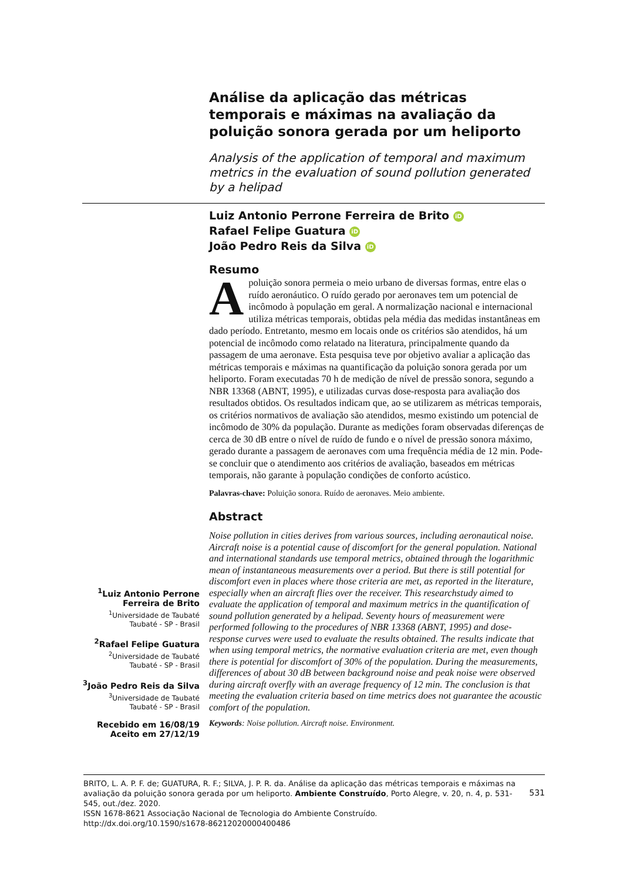Análise da aplicação das métricas temporais e máximas na avaliação da poluição sonora gerada por um heliporto
Analysis of the application of temporal and maximum metrics in the evaluation of sound pollution generated by a helipad
Luiz Antonio Perrone Ferreira de Brito iD
Rafael Felipe Guatura iD
João Pedro Reis da Silva iD
Resumo
A poluição sonora permeia o meio urbano de diversas formas, entre elas o ruído aeronáutico. O ruído gerado por aeronaves tem um potencial de incômodo à população em geral. A normalização nacional e internacional utiliza métricas temporais, obtidas pela média das medidas instantâneas em dado período. Entretanto, mesmo em locais onde os critérios são atendidos, há um potencial de incômodo como relatado na literatura, principalmente quando da passagem de uma aeronave. Esta pesquisa teve por objetivo avaliar a aplicação das métricas temporais e máximas na quantificação da poluição sonora gerada por um heliporto. Foram executadas 70 h de medição de nível de pressão sonora, segundo a NBR 13368 (ABNT, 1995), e utilizadas curvas dose-resposta para avaliação dos resultados obtidos. Os resultados indicam que, ao se utilizarem as métricas temporais, os critérios normativos de avaliação são atendidos, mesmo existindo um potencial de incômodo de 30% da população. Durante as medições foram observadas diferenças de cerca de 30 dB entre o nível de ruído de fundo e o nível de pressão sonora máximo, gerado durante a passagem de aeronaves com uma frequência média de 12 min. Pode-se concluir que o atendimento aos critérios de avaliação, baseados em métricas temporais, não garante à população condições de conforto acústico.
Palavras-chave: Poluição sonora. Ruído de aeronaves. Meio ambiente.
Abstract
Noise pollution in cities derives from various sources, including aeronautical noise. Aircraft noise is a potential cause of discomfort for the general population. National and international standards use temporal metrics, obtained through the logarithmic mean of instantaneous measurements over a period. But there is still potential for discomfort even in places where those criteria are met, as reported in the literature, especially when an aircraft flies over the receiver. This researchstudy aimed to evaluate the application of temporal and maximum metrics in the quantification of sound pollution generated by a helipad. Seventy hours of measurement were performed following to the procedures of NBR 13368 (ABNT, 1995) and dose-response curves were used to evaluate the results obtained. The results indicate that when using temporal metrics, the normative evaluation criteria are met, even though there is potential for discomfort of 30% of the population. During the measurements, differences of about 30 dB between background noise and peak noise were observed during aircraft overfly with an average frequency of 12 min. The conclusion is that meeting the evaluation criteria based on time metrics does not guarantee the acoustic comfort of the population.
Keywords: Noise pollution. Aircraft noise. Environment.
<sup>1</sup> Luiz Antonio Perrone Ferreira de Brito
<sup>1</sup> Universidade de Taubaté
Taubaté - SP - Brasil
<sup>2</sup> Rafael Felipe Guatura
<sup>2</sup> Universidade de Taubaté
Taubaté - SP - Brasil
<sup>3</sup> João Pedro Reis da Silva
<sup>3</sup> Universidade de Taubaté
Taubaté - SP - Brasil
Recebido em 16/08/19
Aceito em 27/12/19
531
BRITO, L. A. P. F. de; GUATURA, R. F.; SILVA, J. P. R. da. Análise da aplicação das métricas temporais e máximas na avaliação da poluição sonora gerada por um heliporto. Ambiente Construído, Porto Alegre, v. 20, n. 4, p. 531-545, out./dez. 2020.
ISSN 1678-8621 Associação Nacional de Tecnologia do Ambiente Construído.
http://dx.doi.org/10.1590/s1678-86212020000400486